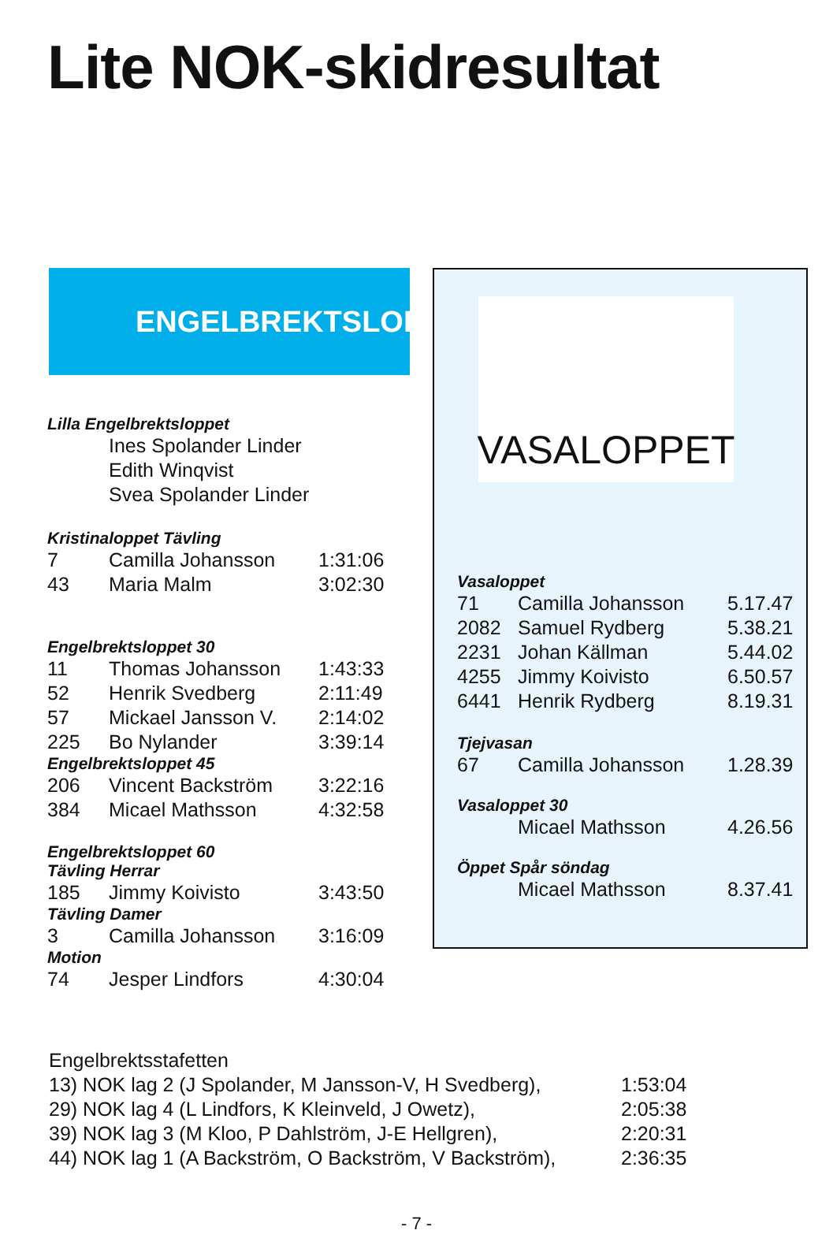Lite NOK-skidresultat
ENGELBREKTSLOPPET
Lilla Engelbrektsloppet
Ines Spolander Linder
Edith Winqvist
Svea Spolander Linder
Kristinaloppet Tävling
| 7 | Camilla Johansson | 1:31:06 |
| 43 | Maria Malm | 3:02:30 |
Engelbrektsloppet 30
| 11 | Thomas Johansson | 1:43:33 |
| 52 | Henrik Svedberg | 2:11:49 |
| 57 | Mickael Jansson V. | 2:14:02 |
| 225 | Bo Nylander | 3:39:14 |
Engelbrektsloppet 45
| 206 | Vincent Backström | 3:22:16 |
| 384 | Micael Mathsson | 4:32:58 |
Engelbrektsloppet 60
Tävling Herrar
| 185 | Jimmy Koivisto | 3:43:50 |
Tävling Damer
| 3 | Camilla Johansson | 3:16:09 |
Motion
| 74 | Jesper Lindfors | 4:30:04 |
VASALOPPET
Vasaloppet
| 71 | Camilla Johansson | 5.17.47 |
| 2082 | Samuel Rydberg | 5.38.21 |
| 2231 | Johan Källman | 5.44.02 |
| 4255 | Jimmy Koivisto | 6.50.57 |
| 6441 | Henrik Rydberg | 8.19.31 |
Tjejvasan
| 67 | Camilla Johansson | 1.28.39 |
Vasaloppet 30
| | Micael Mathsson | 4.26.56 |
Öppet Spår söndag
| | Micael Mathsson | 8.37.41 |
Engelbrektsstafetten
| 13) NOK lag 2 (J Spolander, M Jansson-V, H Svedberg), | 1:53:04 |
| 29) NOK lag 4 (L Lindfors, K Kleinveld, J Owetz), | 2:05:38 |
| 39) NOK lag 3 (M Kloo, P Dahlström, J-E Hellgren), | 2:20:31 |
| 44) NOK lag 1 (A Backström, O Backström, V Backström), | 2:36:35 |
- 7 -